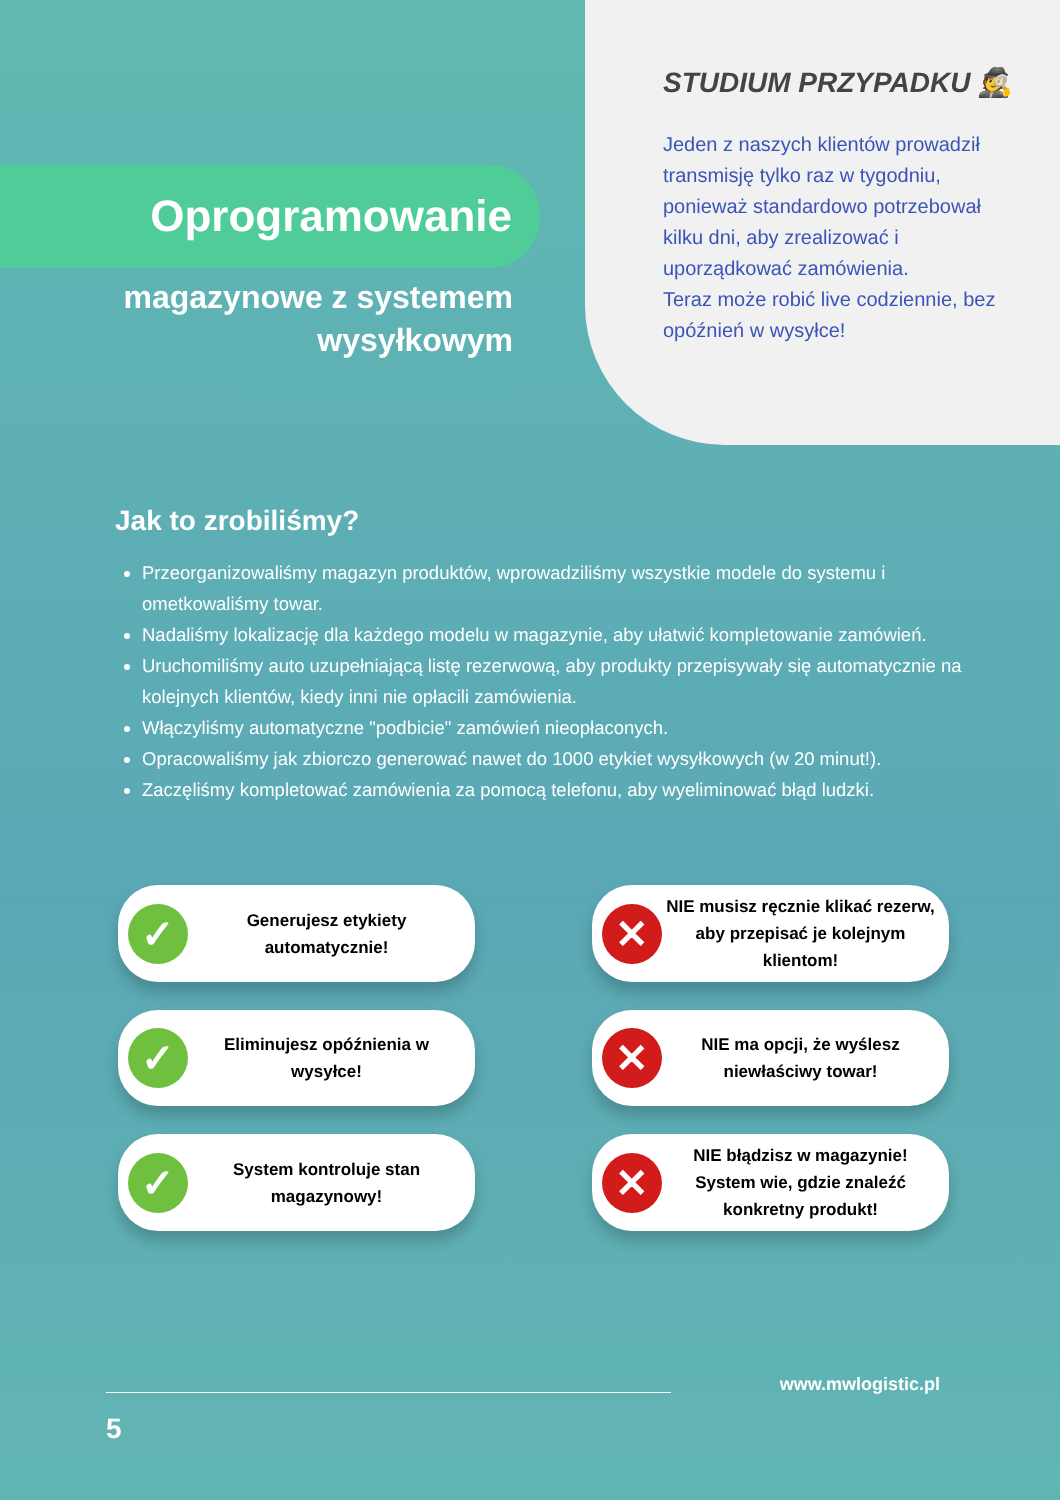Oprogramowanie
magazynowe z systemem
wysyłkowym
STUDIUM PRZYPADKU 🕵
Jeden z naszych klientów prowadził transmisję tylko raz w tygodniu, ponieważ standardowo potrzebował kilku dni, aby zrealizować i uporządkować zamówienia.
Teraz może robić live codziennie, bez opóźnień w wysyłce!
Jak to zrobiliśmy?
Przeorganizowaliśmy magazyn produktów, wprowadziliśmy wszystkie modele do systemu i ometkowaliśmy towar.
Nadaliśmy lokalizację dla każdego modelu w magazynie, aby ułatwić kompletowanie zamówień.
Uruchomiliśmy auto uzupełniającą listę rezerwową, aby produkty przepisywały się automatycznie na kolejnych klientów, kiedy inni nie opłacili zamówienia.
Włączyliśmy automatyczne "podbicie" zamówień nieopłaconych.
Opracowaliśmy jak zbiorczo generować nawet do 1000 etykiet wysyłkowych (w 20 minut!).
Zaczęliśmy kompletować zamówienia za pomocą telefonu, aby wyeliminować błąd ludzki.
✓
Generujesz etykiety automatycznie!
✕
NIE musisz ręcznie klikać rezerw, aby przepisać je kolejnym klientom!
✓
Eliminujesz opóźnienia w wysyłce!
✕
NIE ma opcji, że wyślesz niewłaściwy towar!
✓
System kontroluje stan magazynowy!
✕
NIE błądzisz w magazynie! System wie, gdzie znaleźć konkretny produkt!
www.mwlogistic.pl
5